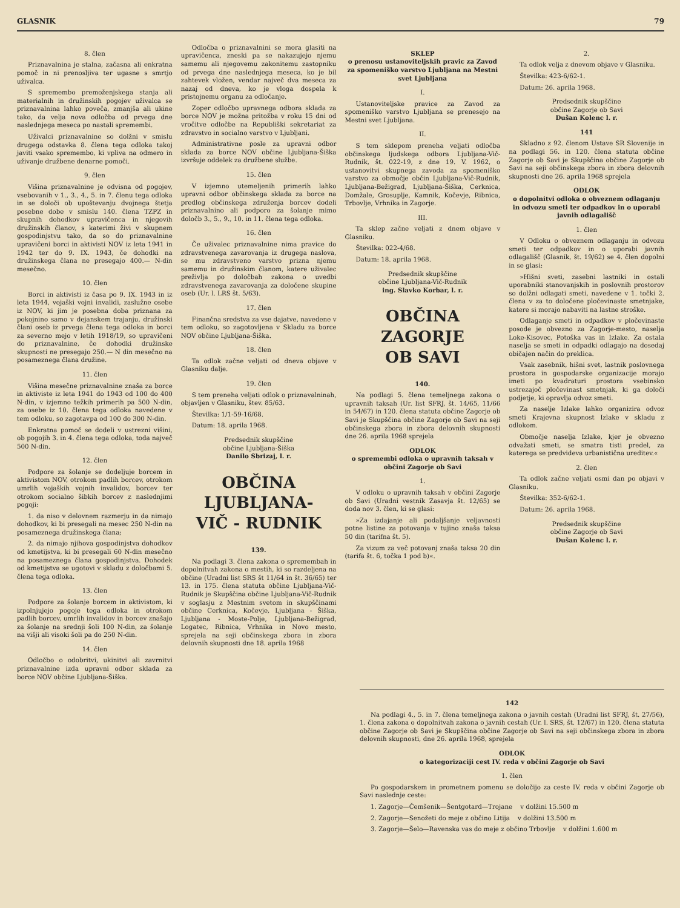GLASNIK 79
8. člen
Priznavalnina je stalna, začasna ali enkratna pomoč in ni prenosljiva ter ugasne s smrtjo uživalca.
S spremembo premoženjskega stanja ali materialnih in družinskih pogojev uživalca se priznavalnina lahko poveča, zmanjša ali ukine tako, da velja nova odločba od prvega dne naslednjega meseca po nastali spremembi.
Uživalci priznavalnine so dolžni v smislu drugega odstavka 8. člena tega odloka takoj javiti vsako spremembo, ki vpliva na odmero in uživanje družbene denarne pomoči.
9. člen
Višina priznavalnine je odvisna od pogojev, vsebovanih v 1., 3., 4., 5. in 7. členu tega odloka in se določi ob upoštevanju dvojnega štetja posebne dobe v smislu 140. člena TZPZ in skupnih dohodkov upravičenca in njegovih družinskih članov, s katerimi živi v skupnem gospodinjstvu tako, da so do priznavalnine upravičeni borci in aktivisti NOV iz leta 1941 in 1942 ter do 9. IX. 1943, če dohodki na družinskega člana ne presegajo 400.— N-din mesečno.
10. člen
Borci in aktivisti iz časa po 9. IX. 1943 in iz leta 1944, vojaški vojni invalidi, zaslužne osebe iz NOV, ki jim je posebna doba priznana za pokojnino samo v dejanskem trajanju, družinski člani oseb iz prvega člena tega odloka in borci za severno mejo v letih 1918/19, so upravičeni do priznavalnine, če dohodki družinske skupnosti ne presegajo 250.— N din mesečno na posameznega člana družine.
11. člen
Višina mesečne priznavalnine znaša za borce in aktiviste iz leta 1941 do 1943 od 100 do 400 N-din, v izjemno težkih primerih pa 500 N-din, za osebe iz 10. člena tega odloka navedene v tem odloku, so zagotavpa od 100 do 300 N-din.
Enkratna pomoč se dodeli v ustrezni višini, ob pogojih 3. in 4. člena tega odloka, toda največ 500 N-din.
12. člen
Podpore za šolanje se dodeljuje borcem in aktivistom NOV, otrokom padlih borcev, otrokom umrlih vojaških vojnih invalidov, borcev ter otrokom socialno šibkih borcev z naslednjimi pogoji:
1. da niso v delovnem razmerju in da nimajo dohodkov, ki bi presegali na mesec 250 N-din na posameznega družinskega člana;
2. da nimajo njihova gospodinjstva dohodkov od kmetijstva, ki bi presegali 60 N-din mesečno na posameznega člana gospodinjstva. Dohodek od kmetijstva se ugotovi v skladu z določbami 5. člena tega odloka.
13. člen
Podpore za šolanje borcem in aktivistom, ki izpolnjujejo pogoje tega odloka in otrokom padlih borcev, umrlih invalidov in borcev znašajo za šolanje na srednji šoli 100 N-din, za šolanje na višji ali visoki šoli pa do 250 N-din.
14. člen
Odločbo o odobritvi, ukinitvi ali zavrnitvi priznavalnine izda upravni odbor sklada za borce NOV občine Ljubljana-Šiška.
Odločba o priznavalnini se mora glasiti na upravičenca, zneski pa se nakazujejo njemu samemu ali njegovemu zakonitemu zastopniku od prvega dne naslednjega meseca, ko je bil zahtevek vložen, vendar največ dva meseca za nazaj od dneva, ko je vloga dospela k pristojnemu organu za odločanje.
Zoper odločbo upravnega odbora sklada za borce NOV je možna pritožba v roku 15 dni od vročitve odločbe na Republiški sekretariat za zdravstvo in socialno varstvo v Ljubljani.
Administrativne posle za upravni odbor sklada za borce NOV občine Ljubljana-Šiška izvršuje oddelek za družbene službe.
15. člen
V izjemno utemeljenih primerih lahko upravni odbor občinskega sklada za borce na predlog občinskega združenja borcev dodeli priznavalnino ali podporo za šolanje mimo določb 3., 5., 9., 10. in 11. člena tega odloka.
16. člen
Če uživalec priznavalnine nima pravice do zdravstvenega zavarovanja iz drugega naslova, se mu zdravstveno varstvo prizna njemu samemu in družinskim članom, katere uživalec preživlja po določbah zakona o uvedbi zdravstvenega zavarovanja za določene skupine oseb (Ur. l. LRS št. 5/63).
17. člen
Finančna sredstva za vse dajatve, navedene v tem odloku, so zagotovljena v Skladu za borce NOV občine Ljubljana-Šiška.
18. člen
Ta odlok začne veljati od dneva objave v Glasniku dalje.
19. člen
S tem preneha veljati odlok o priznavalninah, objavljen v Glasniku, štev. 85/63.
Številka: 1/1-59-16/68.
Datum: 18. aprila 1968.
Predsednik skupščine
občine Ljubljana-Šiška
Danilo Sbrizaj, l. r.
OBČINA
LJUBLJANA-
VIČ - RUDNIK
139.
Na podlagi 3. člena zakona o spremembah in dopolnitvah zakona o mestih, ki so razdeljena na občine (Uradni list SRS št 11/64 in št. 36/65) ter 13. in 175. člena statuta občine Ljubljana-Vič-Rudnik je Skupščina občine Ljubljana-Vič-Rudnik v soglasju z Mestnim svetom in skupščinami občine Cerknica, Kočevje, Ljubljana - Šiška, Ljubljana - Moste-Polje, Ljubljana-Bežigrad, Logatec, Ribnica, Vrhnika in Novo mesto, sprejela na seji občinskega zbora in zbora delovnih skupnosti dne 18. aprila 1968
SKLEP
o prenosu ustanoviteljskih pravic za Zavod za spomeniško varstvo Ljubljana na Mestni svet Ljubljana
I.
Ustanoviteljske pravice za Zavod za spomeniško varstvo Ljubljana se prenesejo na Mestni svet Ljubljana.
II.
S tem sklepom preneha veljati odločba občinskega ljudskega odbora Ljubljana-Vič-Rudnik, št. 022-19, z dne 19. V. 1962, o ustanovitvi skupnega zavoda za spomeniško varstvo za območje občin Ljubljana-Vič-Rudnik, Ljubljana-Bežigrad, Ljubljana-Šiška, Cerknica, Domžale, Grosuplje, Kamnik, Kočevje, Ribnica, Trbovlje, Vrhnika in Zagorje.
III.
Ta sklep začne veljati z dnem objave v Glasniku.
Številka: 022-4/68.
Datum: 18. aprila 1968.
Predsednik skupščine
občine Ljubljana-Vič-Rudnik
ing. Slavko Korbar, l. r.
OBČINA
ZAGORJE
OB SAVI
140.
Na podlagi 5. člena temeljnega zakona o upravnih taksah (Ur. list SFRJ, št. 14/65, 11/66 in 54/67) in 120. člena statuta občine Zagorje ob Savi je Skupščina občine Zagorje ob Savi na seji občinskega zbora in zbora delovnih skupnosti dne 26. aprila 1968 sprejela
ODLOK
o spremembi odloka o upravnih taksah v občini Zagorje ob Savi
1.
V odloku o upravnih taksah v občini Zagorje ob Savi (Uradni vestnik Zasavja št. 12/65) se doda nov 3. člen, ki se glasi:
»Za izdajanje ali podaljšanje veljavnosti potne listine za potovanja v tujino znaša taksa 50 din (tarifna št. 5).
Za vizum za več potovanj znaša taksa 20 din (tarifa št. 6, točka 1 pod b)«.
2.
Ta odlok velja z dnevom objave v Glasniku.
Številka: 423-6/62-1.
Datum: 26. aprila 1968.
Predsednik skupščine
občine Zagorje ob Savi
Dušan Kolenc l. r.
141
Skladno z 92. členom Ustave SR Slovenije in na podlagi 56. in 120. člena statuta občine Zagorje ob Savi je Skupščina občine Zagorje ob Savi na seji občinskega zbora in zbora delovnih skupnosti dne 26. aprila 1968 sprejela
ODLOK
o dopolnitvi odloka o obveznem odlaganju in odvozu smeti ter odpadkov in o uporabi javnih odlagališč
1. člen
V Odloku o obveznem odlaganju in odvozu smeti ter odpadkov in o uporabi javnih odlagališč (Glasnik, št. 19/62) se 4. člen dopolni in se glasi:
»Hišni sveti, zasebni lastniki in ostali uporabniki stanovanjskih in poslovnih prostorov so dolžni odlagati smeti, navedene v 1. točki 2. člena v za to določene pločevinaste smetnjake, katere si morajo nabaviti na lastne stroške.
Odlaganje smeti in odpadkov v pločevinaste posode je obvezno za Zagorje-mesto, naselja Loke-Kisovec, Potoška vas in Izlake. Za ostala naselja se smeti in odpadki odlagajo na dosedaj običajen način do preklica.
Vsak zasebnik, hišni svet, lastnik poslovnega prostora in gospodarske organizacije morajo imeti po kvadraturi prostora vsebinsko ustrezajoč pločevinast smetnjak, ki ga določi podjetje, ki opravlja odvoz smeti.
Za naselje Izlake lahko organizira odvoz smeti Krajevna skupnost Izlake v skladu z odlokom.
Območje naselja Izlake, kjer je obvezno odvažati smeti, se smatra tisti predel, za katerega se predvideva urbanistična ureditev.«
2. člen
Ta odlok začne veljati osmi dan po objavi v Glasniku.
Številka: 352-6/62-1.
Datum: 26. aprila 1968.
Predsednik skupščine
občine Zagorje ob Savi
Dušan Kolenc l. r.
142
Na podlagi 4., 5. in 7. člena temeljnega zakona o javnih cestah (Uradni list SFRJ, št. 27/56), 1. člena zakona o dopolnitvah zakona o javnih cestah (Ur. l. SRS, št. 12/67) in 120. člena statuta občine Zagorje ob Savi je Skupščina občine Zagorje ob Savi na seji občinskega zbora in zbora delovnih skupnosti, dne 26. aprila 1968, sprejela
ODLOK
o kategorizaciji cest IV. reda v občini Zagorje ob Savi
1. člen
Po gospodarskem in prometnem pomenu se določijo za ceste IV. reda v občini Zagorje ob Savi naslednje ceste:
1. Zagorje—Čemšenik—Šentgotard—Trojane v dolžini 15.500 m
2. Zagorje—Senožeti do meje z občino Litija v dolžini 13.500 m
3. Zagorje—Šelo—Ravenska vas do meje z občino Trbovlje v dolžini 1.600 m